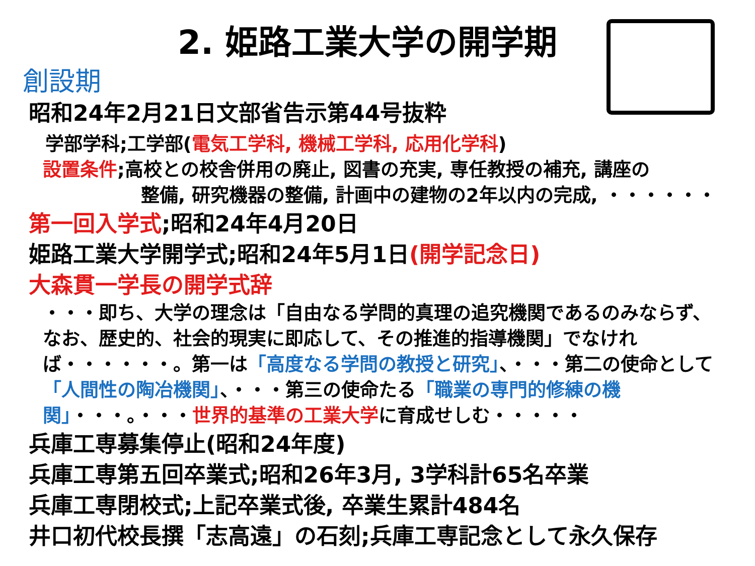2. 姫路工業大学の開学期
創設期
昭和24年2月21日文部省告示第44号抜粋
学部学科;工学部(電気工学科, 機械工学科, 応用化学科)
設置条件;高校との校舎併用の廃止, 図書の充実, 専任教授の補充, 講座の
整備, 研究機器の整備, 計画中の建物の2年以内の完成, ・・・・・・
第一回入学式;昭和24年4月20日
姫路工業大学開学式;昭和24年5月1日(開学記念日)
大森貫一学長の開学式辞
・・・即ち、大学の理念は「自由なる学問的真理の追究機関であるのみならず、なお、歴史的、社会的現実に即応して、その推進的指導機関」でなければ・・・・・・。第一は「高度なる学問の教授と研究」、・・・第二の使命として「人間性の陶冶機関」、・・・第三の使命たる「職業の専門的修練の機関」・・・。・・・世界的基準の工業大学に育成せしむ・・・・・
兵庫工専募集停止(昭和24年度)
兵庫工専第五回卒業式;昭和26年3月, 3学科計65名卒業
兵庫工専閉校式;上記卒業式後, 卒業生累計484名
井口初代校長撰「志高遠」の石刻;兵庫工専記念として永久保存